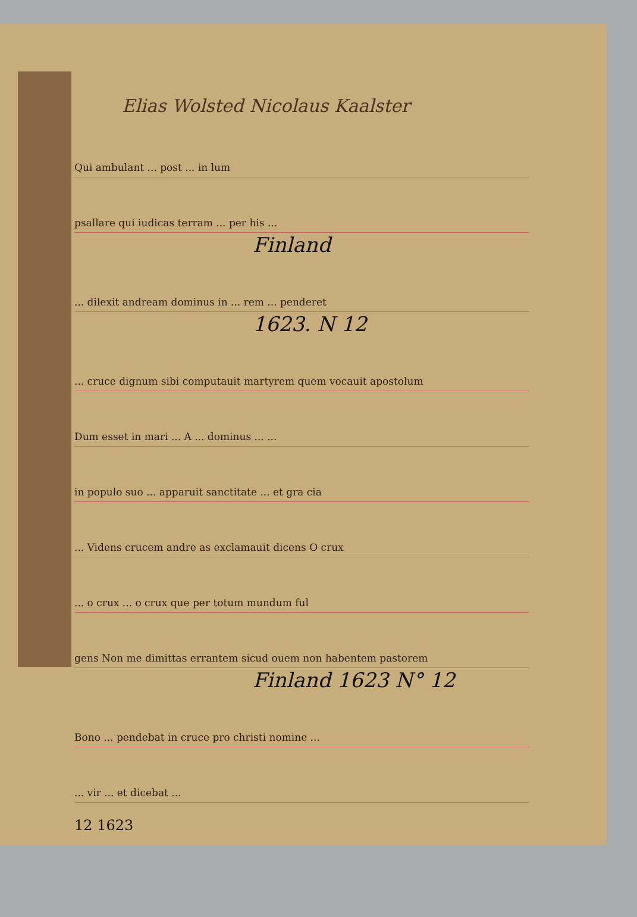Elias Wolsted Nicolaus Kaalster
Qui ambulant ... post ... in lum
psallare qui iudicas terram ... per his ...
Finland
... dilexit andream dominus in ... rem ... penderet
1623. N 12
... cruce dignum sibi computauit martyrem quem vocauit apostolum
Dum esset in mari ... A ... dominus ... ...
in populo suo ... apparuit sanctitate ... et gra cia
... Videns crucem andre as exclamauit dicens O crux
... o crux ... o crux que per totum mundum ful
gens Non me dimittas errantem sicud ouem non habentem pastorem
Finland 1623 N° 12
Bono ... pendebat in cruce pro christi nomine ...
... vir ... et dicebat ...
12 1623